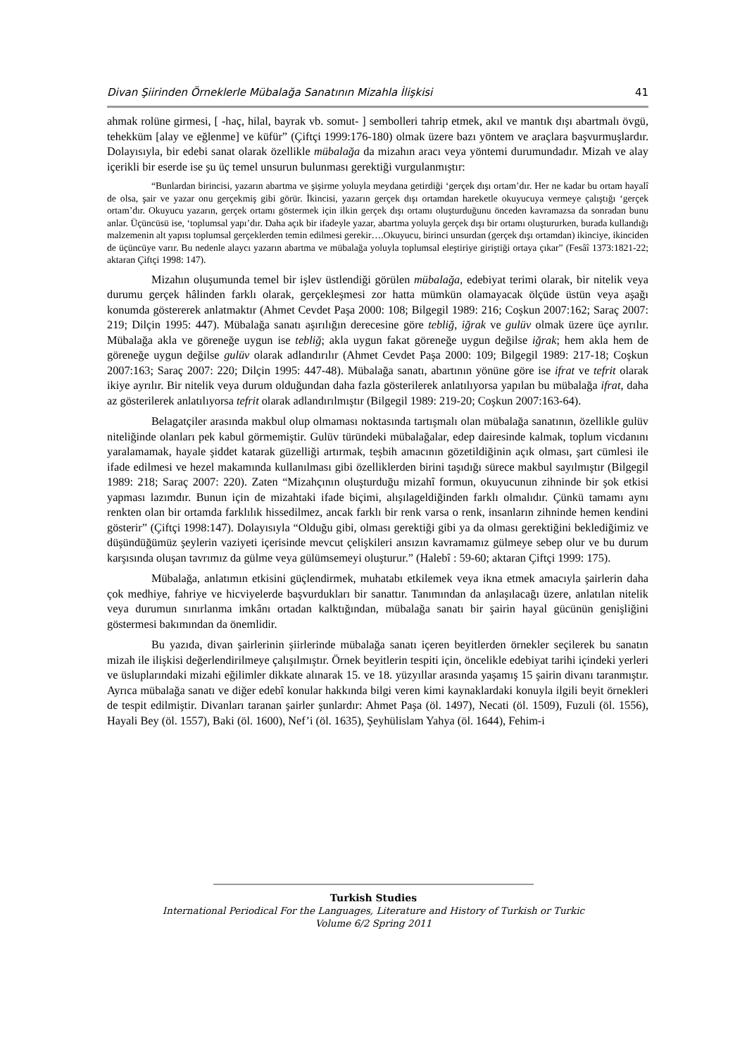Divan Şiirinden Örneklerle Mübalağa Sanatının Mizahla İlişkisi 41
ahmak rolüne girmesi, [ -haç, hilal, bayrak vb. somut- ] sembolleri tahrip etmek, akıl ve mantık dışı abartmalı övgü, tehekküm [alay ve eğlenme] ve küfür” (Çiftçi 1999:176-180) olmak üzere bazı yöntem ve araçlara başvurmuşlardır. Dolayısıyla, bir edebi sanat olarak özellikle mübalağa da mizahın aracı veya yöntemi durumundadır. Mizah ve alay içerikli bir eserde ise şu üç temel unsurun bulunması gerektiği vurgulanmıştır:
“Bunlardan birincisi, yazarın abartma ve şişirme yoluyla meydana getirdiği ‘gerçek dışı ortam’dır. Her ne kadar bu ortam hayalî de olsa, şair ve yazar onu gerçekmiş gibi görür. İkincisi, yazarın gerçek dışı ortamdan hareketle okuyucuya vermeye çalıştığı ‘gerçek ortam’dır. Okuyucu yazarın, gerçek ortamı göstermek için ilkin gerçek dışı ortamı oluşturduğunu önceden kavramazsa da sonradan bunu anlar. Üçüncüsü ise, ‘toplumsal yapı’dır. Daha açık bir ifadeyle yazar, abartma yoluyla gerçek dışı bir ortamı oluştururken, burada kullandığı malzemenin alt yapısı toplumsal gerçeklerden temin edilmesi gerekir….Okuyucu, birinci unsurdan (gerçek dışı ortamdan) ikinciye, ikinciden de üçüncüye varır. Bu nedenle alaycı yazarın abartma ve mübalağa yoluyla toplumsal eleştiriye giriştiği ortaya çıkar” (Fesâî 1373:1821-22; aktaran Çiftçi 1998: 147).
Mizahın oluşumunda temel bir işlev üstlendiği görülen mübalağa, edebiyat terimi olarak, bir nitelik veya durumu gerçek hâlinden farklı olarak, gerçekleşmesi zor hatta mümkün olamayacak ölçüde üstün veya aşağı konumda göstererek anlatmaktır (Ahmet Cevdet Paşa 2000: 108; Bilgegil 1989: 216; Coşkun 2007:162; Saraç 2007: 219; Dilçin 1995: 447). Mübalağa sanatı aşırılığın derecesine göre tebliğ, iğrak ve gulüv olmak üzere üçe ayrılır. Mübalağa akla ve göreneğe uygun ise tebliğ; akla uygun fakat göreneğe uygun değilse iğrak; hem akla hem de göreneğe uygun değilse gulüv olarak adlandırılır (Ahmet Cevdet Paşa 2000: 109; Bilgegil 1989: 217-18; Coşkun 2007:163; Saraç 2007: 220; Dilçin 1995: 447-48). Mübalağa sanatı, abartının yönüne göre ise ifrat ve tefrit olarak ikiye ayrılır. Bir nitelik veya durum olduğundan daha fazla gösterilerek anlatılıyorsa yapılan bu mübalağa ifrat, daha az gösterilerek anlatılıyorsa tefrit olarak adlandırılmıştır (Bilgegil 1989: 219-20; Coşkun 2007:163-64).
Belagatçiler arasında makbul olup olmaması noktasında tartışmalı olan mübalağa sanatının, özellikle gulüv niteliğinde olanları pek kabul görmemiştir. Gulüv türündeki mübalağalar, edep dairesinde kalmak, toplum vicdanını yaralamamak, hayale şiddet katarak güzelliği artırmak, teşbih amacının gözetildiğinin açık olması, şart cümlesi ile ifade edilmesi ve hezel makamında kullanılması gibi özelliklerden birini taşıdığı sürece makbul sayılmıştır (Bilgegil 1989: 218; Saraç 2007: 220). Zaten “Mizahçının oluşturduğu mizahî formun, okuyucunun zihninde bir şok etkisi yapması lazımdır. Bunun için de mizahtaki ifade biçimi, alışılageldiğinden farklı olmalıdır. Çünkü tamamı aynı renkten olan bir ortamda farklılık hissedilmez, ancak farklı bir renk varsa o renk, insanların zihninde hemen kendini gösterir” (Çiftçi 1998:147). Dolayısıyla “Olduğu gibi, olması gerektiği gibi ya da olması gerektiğini beklediğimiz ve düşündüğümüz şeylerin vaziyeti içerisinde mevcut çelişkileri ansızın kavramamız gülmeye sebep olur ve bu durum karşısında oluşan tavrımız da gülme veya gülümsemeyi oluşturur.” (Halebî : 59-60; aktaran Çiftçi 1999: 175).
Mübalağa, anlatımın etkisini güçlendirmek, muhatabı etkilemek veya ikna etmek amacıyla şairlerin daha çok medhiye, fahriye ve hicviyelerde başvurdukları bir sanattır. Tanımından da anlaşılacağı üzere, anlatılan nitelik veya durumun sınırlanma imkânı ortadan kalktığından, mübalağa sanatı bir şairin hayal gücünün genişliğini göstermesi bakımından da önemlidir.
Bu yazıda, divan şairlerinin şiirlerinde mübalağa sanatı içeren beyitlerden örnekler seçilerek bu sanatın mizah ile ilişkisi değerlendirilmeye çalışılmıştır. Örnek beyitlerin tespiti için, öncelikle edebiyat tarihi içindeki yerleri ve üsluplarındaki mizahi eğilimler dikkate alınarak 15. ve 18. yüzyıllar arasında yaşamış 15 şairin divanı taranmıştır. Ayrıca mübalağa sanatı ve diğer edebî konular hakkında bilgi veren kimi kaynaklardaki konuyla ilgili beyit örnekleri de tespit edilmiştir. Divanları taranan şairler şunlardır: Ahmet Paşa (öl. 1497), Necati (öl. 1509), Fuzuli (öl. 1556), Hayali Bey (öl. 1557), Baki (öl. 1600), Nef’i (öl. 1635), Şeyhülislam Yahya (öl. 1644), Fehim-i
Turkish Studies
International Periodical For the Languages, Literature and History of Turkish or Turkic
Volume 6/2 Spring 2011